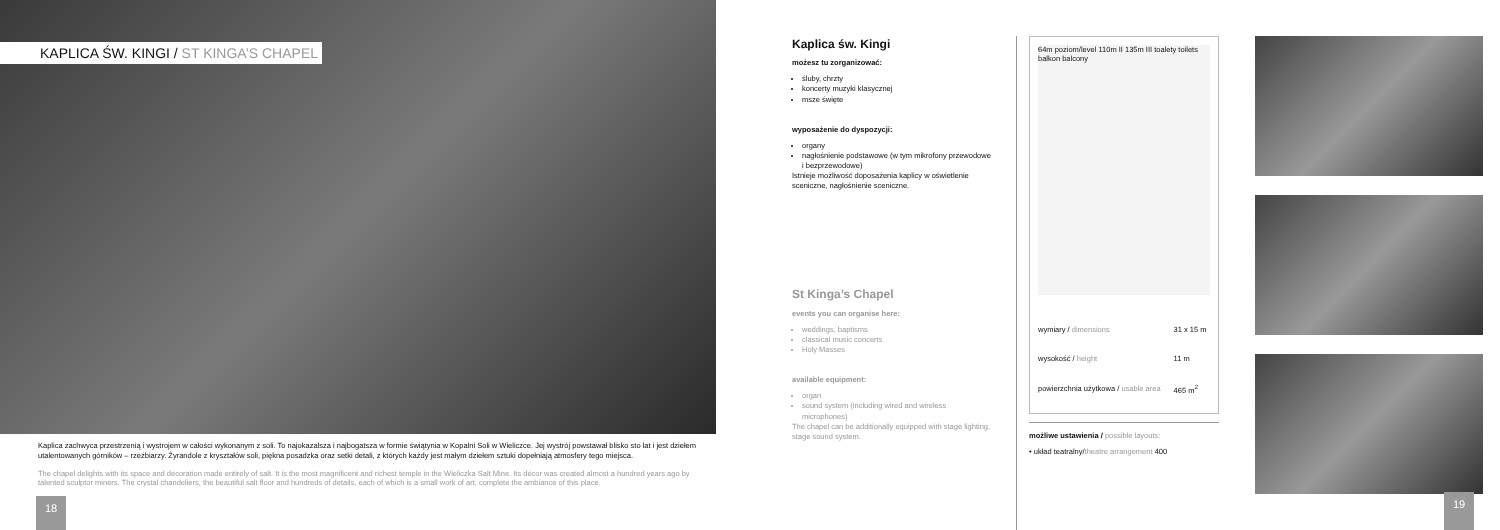KAPLICA ŚW. KINGI / ST KINGA’S CHAPEL
Kaplica zachwyca przestrzenią i wystrojem w całości wykonanym z soli. To najokazalsza i najbogatsza w formie świątynia w Kopalni Soli w Wieliczce. Jej wystrój powstawał blisko sto lat i jest dziełem utalentowanych górników – rzeźbiarzy. Żyrandole z kryształów soli, piękna posadzka oraz setki detali, z których każdy jest małym dziełem sztuki dopełniają atmosfery tego miejsca.
The chapel delights with its space and decoration made entirely of salt. It is the most magnificent and richest temple in the Wieliczka Salt Mine. Its décor was created almost a hundred years ago by talented sculptor miners. The crystal chandeliers, the beautiful salt floor and hundreds of details, each of which is a small work of art, complete the ambiance of this place.
18
Kaplica św. Kingi
możesz tu zorganizować:
śluby, chrzty
koncerty muzyki klasycznej
msze święte
wyposażenie do dyspozycji:
organy
nagłośnienie podstawowe (w tym mikrofony przewodowe i bezprzewodowe)
Istnieje możliwość doposażenia kaplicy w oświetlenie sceniczne, nagłośnienie sceniczne.
St Kinga’s Chapel
events you can organise here:
weddings, baptisms
classical music concerts
Holy Masses
available equipment:
organ
sound system (including wired and wireless microphones)
The chapel can be additionally equipped with stage lighting, stage sound system.
64m poziom/level 110m II 135m III toalety toilets balkon balcony
| wymiary / dimensions | 31 x 15 m |
| wysokość / height | 11 m |
| powierzchnia użytkowa / usable area | 465 m<sup>2</sup> |
możliwe ustawienia / possible layouts:
• układ teatralny/theatre arrangement 400
19